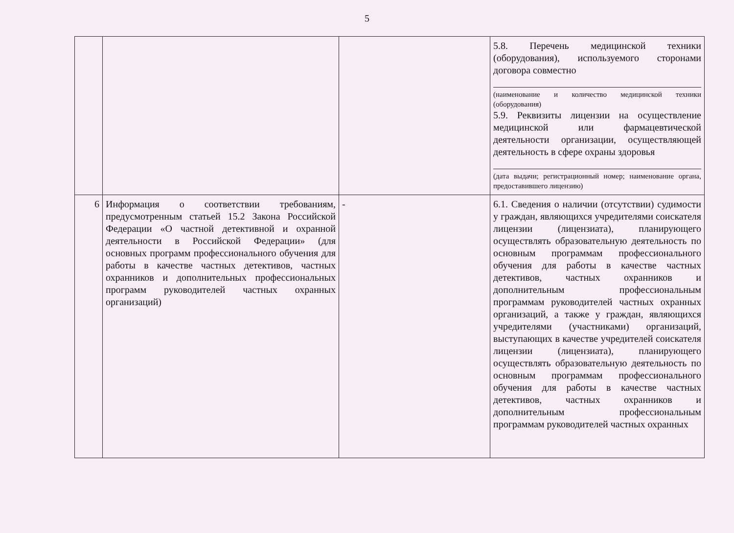5
| | | | 5.8. Перечень медицинской техники (оборудования), используемого сторонами договора совместно (наименование и количество медицинской техники (оборудования) 5.9. Реквизиты лицензии на осуществление медицинской или фармацевтической деятельности организации, осуществляющей деятельность в сфере охраны здоровья (дата выдачи; регистрационный номер; наименование органа, предоставившего лицензию) |
| 6 | Информация о соответствии требованиям, предусмотренным статьей 15.2 Закона Российской Федерации «О частной детективной и охранной деятельности в Российской Федерации» (для основных программ профессионального обучения для работы в качестве частных детективов, частных охранников и дополнительных профессиональных программ руководителей частных охранных организаций) | - | 6.1. Сведения о наличии (отсутствии) судимости у граждан, являющихся учредителями соискателя лицензии (лицензиата), планирующего осуществлять образовательную деятельность по основным программам профессионального обучения для работы в качестве частных детективов, частных охранников и дополнительным профессиональным программам руководителей частных охранных организаций, а также у граждан, являющихся учредителями (участниками) организаций, выступающих в качестве учредителей соискателя лицензии (лицензиата), планирующего осуществлять образовательную деятельность по основным программам профессионального обучения для работы в качестве частных детективов, частных охранников и дополнительным профессиональным программам руководителей частных охранных |